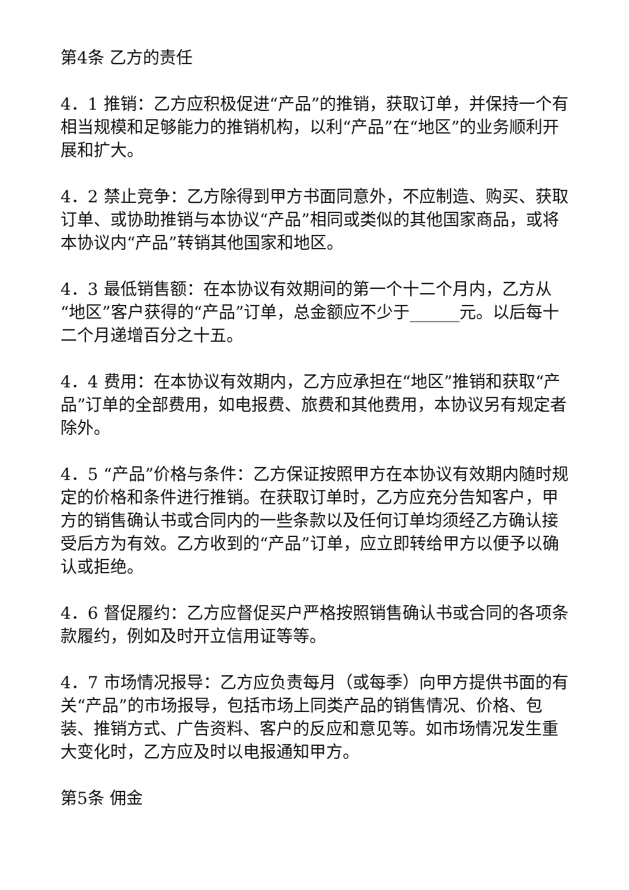第4条 乙方的责任
4．1 推销：乙方应积极促进“产品”的推销，获取订单，并保持一个有相当规模和足够能力的推销机构，以利“产品”在“地区”的业务顺利开展和扩大。
4．2 禁止竞争：乙方除得到甲方书面同意外，不应制造、购买、获取订单、或协助推销与本协议“产品”相同或类似的其他国家商品，或将本协议内“产品”转销其他国家和地区。
4．3 最低销售额：在本协议有效期间的第一个十二个月内，乙方从“地区”客户获得的“产品”订单，总金额应不少于______元。以后每十二个月递增百分之十五。
4．4 费用：在本协议有效期内，乙方应承担在“地区”推销和获取“产品”订单的全部费用，如电报费、旅费和其他费用，本协议另有规定者除外。
4．5 “产品”价格与条件：乙方保证按照甲方在本协议有效期内随时规定的价格和条件进行推销。在获取订单时，乙方应充分告知客户，甲方的销售确认书或合同内的一些条款以及任何订单均须经乙方确认接受后方为有效。乙方收到的“产品”订单，应立即转给甲方以便予以确认或拒绝。
4．6 督促履约：乙方应督促买户严格按照销售确认书或合同的各项条款履约，例如及时开立信用证等等。
4．7 市场情况报导：乙方应负责每月（或每季）向甲方提供书面的有关“产品”的市场报导，包括市场上同类产品的销售情况、价格、包装、推销方式、广告资料、客户的反应和意见等。如市场情况发生重大变化时，乙方应及时以电报通知甲方。
第5条 佣金